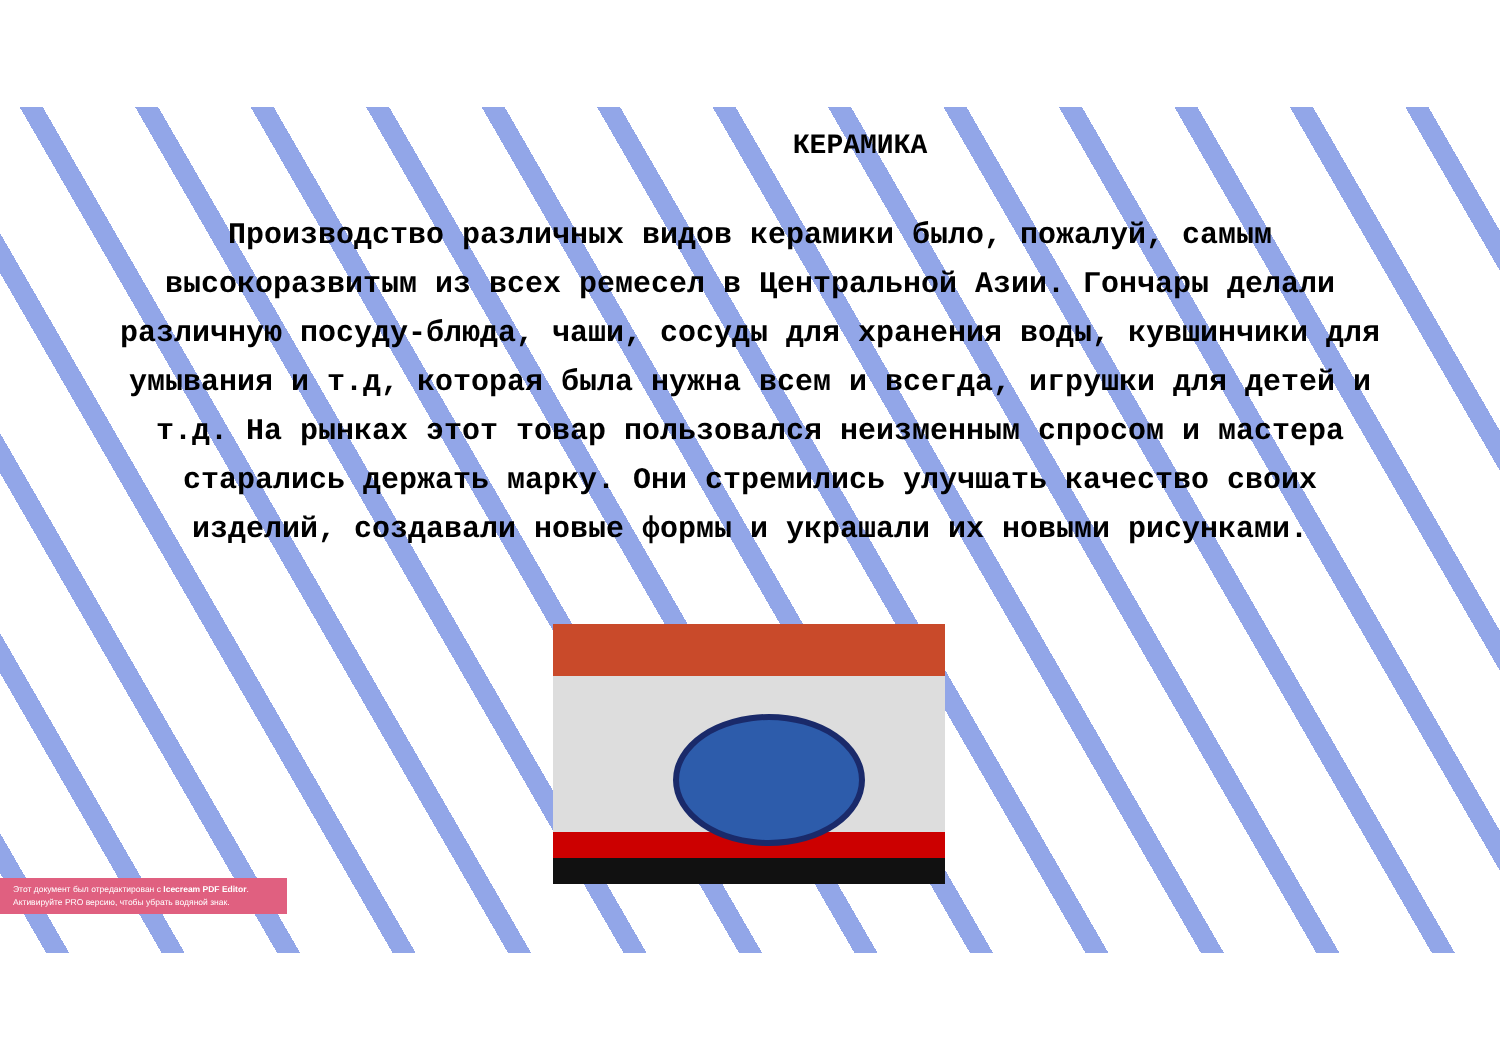КЕРАМИКА
Производство различных видов керамики было, пожалуй, самым высокоразвитым из всех ремесел в Центральной Азии. Гончары делали различную посуду-блюда, чаши, сосуды для хранения воды, кувшинчики для умывания и т.д, которая была нужна всем и всегда, игрушки для детей и т.д. На рынках этот товар пользовался неизменным спросом и мастера старались держать марку. Они стремились улучшать качество своих изделий, создавали новые формы и украшали их новыми рисунками.
Этот документ был отредактирован с Icecream PDF Editor.
Активируйте PRO версию, чтобы убрать водяной знак.